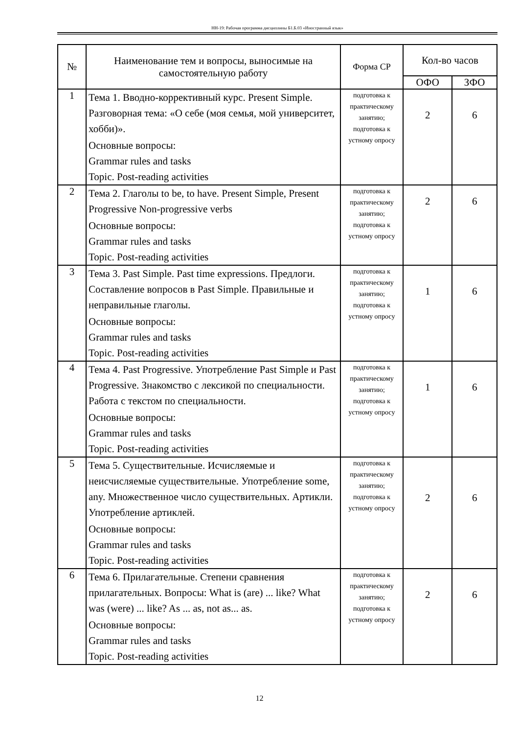НН-19: Рабочая программа дисциплины Б1.Б.03 «Иностранный язык»
| № | Наименование тем и вопросы, выносимые на самостоятельную работу | Форма СР | Кол-во часов | |
| --- | --- | --- | --- | --- |
| | | | ОФО | ЗФО |
| 1 | Тема 1. Вводно-коррективный курс. Present Simple. Разговорная тема: «О себе (моя семья, мой университет, хобби)». Основные вопросы: Grammar rules and tasks Topic. Post-reading activities | подготовка к практическому занятию; подготовка к устному опросу | 2 | 6 |
| 2 | Тема 2. Глаголы to be, to have. Present Simple, Present Progressive Non-progressive verbs Основные вопросы: Grammar rules and tasks Topic. Post-reading activities | подготовка к практическому занятию; подготовка к устному опросу | 2 | 6 |
| 3 | Тема 3. Past Simple. Past time expressions. Предлоги. Составление вопросов в Past Simple. Правильные и неправильные глаголы. Основные вопросы: Grammar rules and tasks Topic. Post-reading activities | подготовка к практическому занятию; подготовка к устному опросу | 1 | 6 |
| 4 | Тема 4. Past Progressive. Употребление Past Simple и Past Progressive. Знакомство с лексикой по специальности. Работа с текстом по специальности. Основные вопросы: Grammar rules and tasks Topic. Post-reading activities | подготовка к практическому занятию; подготовка к устному опросу | 1 | 6 |
| 5 | Тема 5. Существительные. Исчисляемые и неисчисляемые существительные. Употребление some, any. Множественное число существительных. Артикли. Употребление артиклей. Основные вопросы: Grammar rules and tasks Topic. Post-reading activities | подготовка к практическому занятию; подготовка к устному опросу | 2 | 6 |
| 6 | Тема 6. Прилагательные. Степени сравнения прилагательных. Вопросы: What is (are) ... like? What was (were) ... like? As ... as, not as... as. Основные вопросы: Grammar rules and tasks Topic. Post-reading activities | подготовка к практическому занятию; подготовка к устному опросу | 2 | 6 |
12